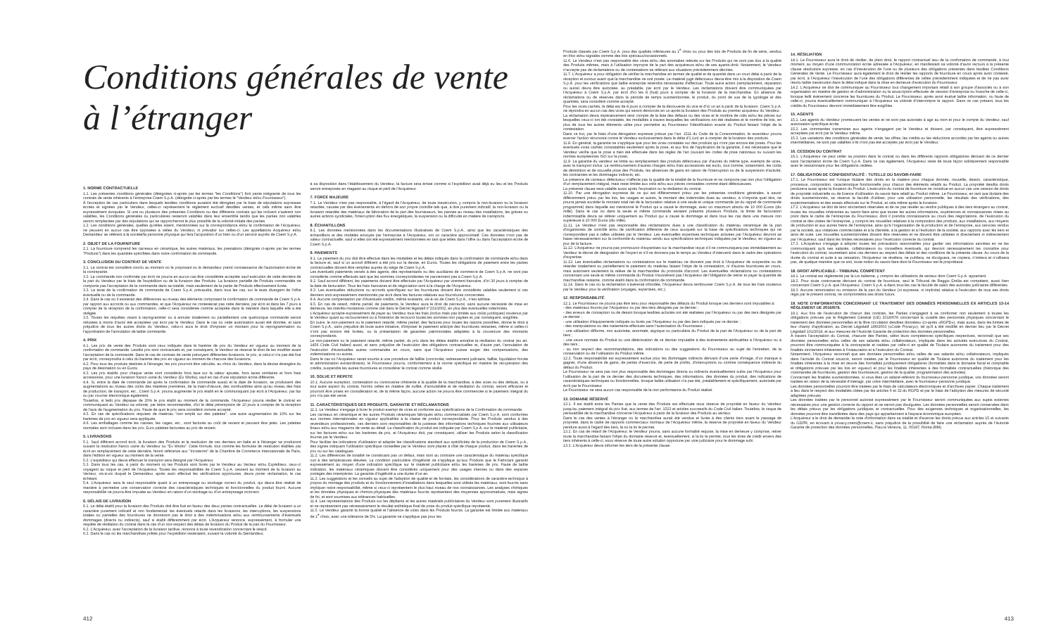Conditions générales de vente à l’étranger
1. NORME CONTRACTUELLE
1.1. Les présentes conditions générales (désignées ci-après par les termes "les Conditions") font partie intégrante de tous les contrats de vente inhérents à l’entreprise Coem S.p.A. (désignée ci-après par les termes le "Vendeur et/ou Fournisseur").
À l’exception de cas particuliers dans lesquels lesdites conditions auraient été dérogées par le biais de stipulations expresses écrites et signées par le Vendeur, celles-ci représentent le règlement exclusif desdites ventes, et cela même sans être expressément évoquées. Si une ou plusieurs des présentes Conditions ou des différents contrats qui les incluent s’avèrent non valables, les Conditions générales ou particulières resteront valables dans leur ensemble tandis que les parties non valables seront remplacées par des stipulations qui se rapprocheront le plus possible de la volonté initiale des parties.
1.2. Les conditions générales, quelles qu’elles soient, mentionnées sur la correspondance et/ou la confirmation de l’Acquéreur, ne peuvent en aucun cas être opposées à celles du Vendeur, ni prévaloir sur celles-ci. Les appellations Acquéreur et/ou Demandeur se réfèrent à la société/la personne physique qui fera l’acquisition d’un bien ou d’un service auprès de Coem S.p.A.
2. OBJET DE LA FOURNITURE
2.1. La fourniture comprend les carreaux en céramique, les autres matériaux, les prestations (désignés ci-après par les termes "Produits") dans les quantités spécifiées dans notre confirmation de commande.
3. CONCLUSION DU CONTRAT DE VENTE
3.1. Le contrat est considéré conclu au moment où le proposant ou le demandeur prend connaissance de l’autorisation écrite de la contrepartie.
3.2. La commande non confirmée par écrit ne pourra en aucun cas être considérée acceptée sauf exécution de cette dernière de la part du Vendeur par le biais de l’expédition ou de la livraison des Produits. La livraison partielle de Produits commandés ne comporte pas l’acceptation de la commande dans sa totalité, mais seulement de la partie de Produits effectivement livrée.
3.3. Le texte de la confirmation de commande de Coem S.p.A. prévaudra, dans tous les cas, sur le texte divergent de l’offre éventuelle ou de la commande.
3.4. Dans le cas où il existerait des différences au niveau des éléments composant la confirmation de commande de Coem S.p.A. par rapport aux accords ou aux commandes, et que l’Acquéreur ne contesterait pas cette dernière, par écrit et dans les 7 jours à compter de la réception de la confirmation, celle-ci sera considérée comme acceptée dans la manière dans laquelle elle a été rédigée.
3.5. Toutes les requêtes visant à reprogrammer ou à annuler totalement ou partiellement une quelconque commande seront refusées à moins d’avoir été acceptées par écrit par le Vendeur. Dans le cas où cette autorisation aurait été donnée, et sans préjudice de tous les autres droits du Vendeur, celui-ci aura le droit d’imposer un montant pour la reprogrammation ou l’approbation de l’annulation de ladite commande.
4. PRIX
4.1. Les prix de vente des Produits sont ceux indiqués dans le barème de prix du Vendeur en vigueur au moment de la confirmation de commande. Lesdits prix sont contractuels et, par conséquent, le Vendeur se réserve le droit de les modifier avant l’acceptation de la commande. Dans le cas de contrats de vente prévoyant différentes livraisons, le prix, si celui-ci n’a pas été fixé par écrit, correspondra à celui du barème des prix en vigueur au moment de chacune des livraisons.
4.2. Pour tous les produits destinés à l’étranger, les prix pourront être calculés, au choix du Vendeur, dans la devise étrangère du pays de destination ou en Euros.
4.3. Les prix établis pour chaque vente sont considérés hors taxe sur la valeur ajoutée, hors taxes similaires et hors frais accessoires, pour une livraison franco usine du Vendeur (Ex Works), sauf en cas d’une stipulation écrite différente.
4.4. Si, entre la date de commande (et après la confirmation de commande aussi) et la date de livraison, se produisent des augmentations au niveau des coûts des matières premières, de la main-d’œuvre, des combustibles ainsi qu’au niveau des frais de production, de transport, etc., Coem S.p.A. pourra augmenter le prix établi en le communiquant par écrit à l’Acquéreur, par fax ou par courrier électronique également.
Toutefois, si ledit prix dépasse de 20% le prix établi au moment de la commande, l’Acquéreur pourra résilier le contrat en communiquant au Vendeur sa volonté, par lettre recommandée, d’ici le délai péremptoire de 10 jours à compter de la réception de l’avis de l’augmentation du prix. Faute de quoi le prix sera considéré comme accepté.
4.5. En cas de spécifications requises de matériau "non emplé sur des palettes", une autre augmentation de 10% sur les barèmes de prix en vigueur sera appliquée.
4.6. Les emballages comme les caisses, les cages, etc., sont facturés au coût de revient et peuvent être jetés. Les palettes normales sont incluses dans les prix. Euro palettes facturées au prix de revient.
5. LIVRAISONS
5.1. Sauf différent accord écrit, la livraison des Produits et la restitution de ces derniers en Italie et à l’étranger se produiront suivant la restitution franco usine du Vendeur ou "Ex Works". Cette formule, tout comme les formules de restitution établies par écrit en remplacement de cette dernière, feront référence aux "Incoterms" de la Chambre de Commerce Internationale de Paris, dans l’édition en vigueur au moment de la vente.
5.2. L’expéditeur qui devra effectuer le transport sera désigné par l’Acquéreur.
5.3. Dans tous les cas, à partir du moment où les Produits sont livrés par le Vendeur au Vecteur et/ou Expéditeur, ceux-ci voyagent au risque et péril de l’Acquéreur. Toutes les responsabilités de Coem S.p.A. cessent au moment de la livraison au Vecteur, vis-à-vis duquel le Demandeur, après avoir effectué les vérifications opportunes, devra porter réclamation, le cas échéant.
5.4. L’Acquéreur sera le seul responsable quant à un entreposage ou stockage correct du produit, qui devra être réalisé de manière à permettre une conservation correcte des caractéristiques techniques et fonctionnelles du produit fourni. Aucune responsabilité ne pourra être imputée au Vendeur en raison d’un stockage ou d’un entreposage incorrect.
6. DÉLAIS DE LIVRAISON
6.1. Le délai établi pour la livraison des Produits doit être fixé en faveur des deux parties contractuelles. Le délai de livraison a un caractère purement indicatif et non fondamental: les éventuels retards dans les livraisons, les interruptions, les suspensions totales ou partielles des fournitures ne donneront pas le droit à des indemnisations et/ou aux remboursements d’éventuels dommages (directs ou indirects), sauf si établi différemment par écrit. L’Acquéreur renonce, expressément, à formuler une requête de résiliation du contrat dans le cas d’un non-respect des délais de livraison du Produit de la part du Fournisseur.
6.2. L’Acquéreur, avec l’acceptation de la livraison tardive, renonce à toute revendication concernant le retard.
6.3. Dans le cas où les marchandises prêtes pour l’expédition resteraient, suivant la volonté du Demandeur,
à sa disposition dans l’établissement du Vendeur, la facture sera émise comme si l’expédition avait déjà eu lieu et les Produits seront entreposés en magasin au risque et péril de l’Acquéreur.
7. FORCE MAJEURE
7.1. Le Vendeur n’est pas responsable, à l’égard de l’Acquéreur, de toute inexécution, y compris la non-livraison ou la livraison retardée, causée par des événements en dehors de son propre contrôle tels que, à titre purement indicatif, la non-livraison ou la livraison retardée des matériaux de fabrication de la part des fournisseurs, les pannes au niveau des installations, les grèves ou autres actions syndicales, l’interruption des flux énergétiques, la suspension ou la difficulté en matière de transports.
8. ÉCHANTILLONS
8.1. Les données mentionnées dans les documentations illustratives de Coem S.p.A., ainsi que les caractéristiques des échantillons et des modèles envoyés par l’entreprise à l’Acquéreur, ont un caractère approximatif. Ces données n’ont pas de valeur contractuelle, sauf si elles ont été expressément mentionnées en tant que telles dans l’offre ou dans l’acceptation écrite de Coem S.p.A.
9. PAIEMENTS
9.1. Le paiement du prix doit être effectué dans les modalités et les délais indiqués dans la confirmation de commande et/ou dans la facture et, sauf si un accord différent a été pris sur la devise, en Euros. Toutes les obligations de paiement entre les parties contractuelles doivent être remplies auprès du siège de Coem S.p.A.
Les éventuels paiements versés à des agents, des représentants ou des auxiliaires de commerce de Coem S.p.A. ne sont pas considérés comme effectués tant que les sommes correspondantes ne parviennent pas à Coem S.p.A.
9.2. Sauf accord différent, les paiements doivent être effectués par l’Acquéreur par virement bancaire, d’ici 30 jours à compter de la date de facturation. Tous les frais bancaires et de négociation sont à la charge de l’Acquéreur.
9.3. Les éventuelles réductions ou accords spécifiques sur les fournitures doivent être considérés valables seulement si ces derniers sont expressément mentionnés par écrit dans les factures relatives aux fournitures concernées.
9.4. Aucune compensation par d’éventuels crédits, même existants, vis-à-vis de Coem S.p.A., n’est admise.
9.5. En cas de retard, même partiel, de paiements, le Vendeur aura le droit de percevoir, sans aucune nécessité de mise en demeure, les intérêts moratoires comme cité dans le Décret législatif n°231/2002, en plus des éventuelles indemnités.
L’Acquéreur accepte expressément de payer au Vendeur tous les frais (inclus mais pas limités aux coûts juridiques) soutenus par le Vendeur quant au recouvrement ou à l’intention de recouvrir toutes les sommes non payées et, par conséquent, exigibles.
En outre, le non-paiement ou le paiement retardé, même partiel, des factures pour toutes les raisons possibles, donne le droit à Coem S.p.A., sans préjudice de toute autre initiative, d’imposer le paiement anticipé des fournitures restantes, même si celles-ci n’ont pas encore été livrées, ou la présentation de garanties patrimoniales adaptées à la couverture des montants correspondants.
Le non-paiement ou le paiement retardé, même partiel, du prix dans les délais établis entraîne la résiliation du contrat (ex art. 1456 Code Civil Italien) aussi, et sans préjudice de l’exécution des obligations contractuelles et, d’autre part, l’annulation de l’exécution d’éventuelles autres commandes en cours, sans que l’Acquéreur puisse exiger des compensations, des indemnisations ou autres.
Dans le cas où l’Acquéreur serait soumis à une procédure de faillite (concordat, redressement judiciaire, faillite, liquidation forcée et administration extraordinaire), le Fournisseur pourra, conformément à la norme spécifique en matière de récupération des crédits, suspendre les autres fournitures et considérer le contrat comme résilié.
10. SOLVE ET REPETE
10.1. Aucune exception, contestation ou controverse inhérente à la qualité de la marchandise, à des vices ou des défauts, ou à tout autre aspect du contrat, hormis celles en matière de nullité, d’annulabilité et de résiliation du contrat, seront efficaces et pourront être prises en considération et, de la même façon, aucune action ne pourra être commencée si le paiement intégral du prix n’a pas été versé.
11. CARACTÉRISTIQUES DES PRODUITS, GARANTIE ET RÉCLAMATIONS
11.1. Le Vendeur s’engage à livrer le produit exempt de vices et conforme aux spécifications de la Confirmation de commande.
Les carreaux en céramique et les autres Produits céramiques fabriqués et/ou commercialisés par Coem S.p.A. sont conformes aux normes internationales en vigueur applicables à la classe de produit correspondante. Pour les Produits vendus à des revendeurs professionnels, ces derniers sont responsables de la justesse des informations techniques fournies aux utilisateurs finaux et/ou aux magasins de vente au détail. La classification du produit est indiquée par Coem S.p.A. sur le matériel publicitaire, sur les factures et/ou sur les barèmes de prix, et l’Acquéreur doit, par conséquent, utiliser les Produits selon la classification fournie par le Vendeur.
Pour faciliter les indications d’utilisation et adapter les classifications standard aux spécificités de la production de Coem S.p.A., des signes indiquant l’utilisation spécifique conseillée par le Vendeur sont placés à côté de chaque produit, dans les barèmes de prix ou sur les catalogues.
11.2. Les différences de tonalité ne constituant pas un défaut, mais sont au contraire une caractéristique du matériau spécifique cuit à des températures élevées. La condition particulière d’ingélivité ne s’applique qu’aux Produits que le Fabricant garantit expressément au moyen d’une indication spécifique sur le matériel publicitaire et/ou les barèmes de prix. Faute de ladite indication, les matériaux céramiques doivent être considérés uniquement pour des usages internes ou dans des espaces protégés des intempéries. La garantie d’ingélivité a une durée d’un an.
11.3. Les suggestions et les conseils au sujet de l’adoption de qualité et de formats, les considérations de caractère technique à propos du montage des produits et du fonctionnement d’installations dans lesquelles sont utilisés les matériaux, sont fournis sans impliquer notre responsabilité, même si ceux-ci représentent le plus haut niveau de nos connaissances. Les analyses chimiques et les données physiques et chimico-physiques des matériaux fournis représentent des moyennes approximatives, mais signes de foi, et sont soumises aux tolérances habituelles.
11.4. Les représentations des Produits sur les dépliants et les autres matériels publicitaires du Vendeur sont purement illustratifs et ne représentent pas nécessairement le résultat esthétique final de pose du produit spécifique représenté.
11.5. Le Vendeur garantit la bonne qualité et l’absence de vices dans les Produits fournis. La garantie est limitée aux matériaux de 1<sup>e</sup> choix, avec une tolérance de 5%. La garantie ne s’applique pas pour les
412
Produits classés par Coem S.p.A. pour des qualités inférieures au 1<sup>e</sup> choix ou pour des lots de Produits de fin de série, vendus en bloc et/ou signalés comme des lots spéciaux/occasionnels.
11.6. Le Vendeur n’est pas responsable des vices et/ou des anomalies relevés sur les Produits qui ne sont pas dus à la qualité des Produits mêmes, mais à l’utilisation impropre de la part des acquéreurs et/ou de ses ayants-droit. Notamment, le Vendeur n’accepte pas de réclamations ou de contestations se référant aux situations précédemment décrites.
11.7. L’Acquéreur a pour obligation de vérifier la marchandise en termes de qualité et de quantité dans un court délai à partir de la réception et surtout avant que la marchandise ne soit posée. Le matériel jugé défectueux devra être mis à la disposition de Coem S.p.A. pour les vérifications que ladite entreprise retiendra nécessaires d’effectuer. Toute autre action (remplacement, réparation ou autre) devra être autorisée, au préalable, par écrit par le Vendeur. Les réclamations doivent être communiquées par l’Acquéreur à Coem S.p.A. par écrit d’ici les 8 (huit) jours à compter de la livraison de la marchandise. En absence de réclamations ou de réserves dans la période de temps susmentionnée, le produit, du point de vue de la typologie et des quantités, sera considéré comme accepté.
Pour les vices cachés, le délai est de 8 jours à compter de la découverte du vice et d’ici un an à partir de la livraison. Coem S.p.A. ne répondra en aucun cas des vices qui seront dénoncés en un après la livraison des Produits au premier acquéreur du Vendeur.
La réclamation devra impérativement tenir compte de la liste des défauts ou des vices et le nombre de colis et/ou les pièces sur lesquelles ceux-ci ont été constatés, les modalités à travers lesquelles les vérifications ont été réalisées et le nombre de lots, en plus de tous les autres éléments utiles pour permettre au Fournisseur l’identification exacte du Produit faisant l’objet de la contestation.
Dans ce but, par le biais d’une dérogation expresse prévue par l’art. 1511 du Code de la Consommation, le revendeur pourra exercer l’action récursoire contre le Vendeur exclusivement dans le délai d’1 (un) an à compter de la livraison des produits.
11.8. En général, la garantie ne s’applique que pour les vices constatés sur des produits qui n’ont pas encore été posés. Pour les éventuels vices cachés constatables seulement après la pose, et aux fins de l’application de la garantie, il est nécessaire que le Vendeur vérifie que la pose a bien été effectuée dans les règles de l’art (suivant les codes de pose nationaux ou suivant les normes européennes ISO sur la pose).
11.9. La garantie du vendeur se limite au remplacement des produits défectueux par d’autres du même type, exempts de vices, avec le transport inclus. Le remboursement d’autres charges et/ou frais accessoires est exclu, tout comme, notamment, les coûts de démolition et de nouvelle pose des Produits, les absences de gains en raison de l’interruption ou de la suspension d’activité, les contraintes et les dommages indirects, etc.
La présence de carreaux défectueux n’affecte pas la qualité de la totalité de la fourniture et ne comporte pas non plus l’obligation d’un remplacement intégral, mais reste limitée aux colis et/ou aux pièces constatées comme étant défectueuses.
La présente clause sera valable aussi après l’expiration ou la résiliation du contrat.
11.10. Par une dérogation expresse de ce qui est différemment prévu par les présentes conditions générales, à savoir différemment prévu par les lois, les usages et autres, le montant des indemnités dues au vendeur, à n’importe quel titre, ne pourra jamais excéder le montant total net de la facturation relative à une seule et unique commande (et du rappel de commande programmé) dans laquelle est mentionné le Produit qui a causé le dommage, avec un maximum absolu de 10 000 Euros (dix mille). Dans le cas où dans la seule et même commande seraient présents plusieurs Produits, la limite de facturation indemnisable devra se référer uniquement au Produit qui a causé le dommage et dans tous les cas dans une mesure non supérieure à 10 000 Euros (dix mille).
11.11. Le Vendeur n’est pas responsable des réclamations dues à une classification du matériau céramique de la part d’organismes de contrôle et/ou de certification différents de ceux auxquels sur la base de spécifications techniques qui ne correspondent pas à celles utilisées par le Vendeur. Les éventuelles expertises techniques activées par l’Acquéreur devront se baser nécessairement sur la conformité du matériau vendu aux spécifications techniques indiquées par le Vendeur, en vigueur au jour de la facture.
11.12. L’Acquéreur ne pourra pas promouvoir d’expertises sur la marchandise reçue s’il ne communiquera pas immédiatement au Vendeur le décret de désignation de l’expert et s’il ne donnera pas le temps au Vendeur d’intervenir dans le cadre des opérations d’expertise.
11.13. Les éventuelles réclamations ou contestations sur le matériau ne donnent pas droit à l’Acquéreur de suspendre ou de retarder totalement ou partiellement le paiement du matériau faisant l’objet de la contestation, ni d’autres fournitures en cours, mais autorisent seulement la relève de la marchandise du protocole d’accord. Les éventuelles réclamations ou contestations concernant une seule et même commande du Produit n’exonèrent pas l’Acquéreur de l’obligation de retirer et payer la quantité de marchandise restante, comme établi dans la confirmation de commande.
11.14. Dans le cas où la réclamation s’avérerait infondée, l’Acquéreur devra rembourser Coem S.p.A. de tous les frais soutenus par le Vendeur pour la vérification (voyages, expertises, etc.).
12. RESPONSABILITÉ
12.1. Le Fournisseur ne pourra pas être tenu pour responsable des défauts du Produit lorsque ces derniers sont imputables à:
- des matériaux fournis par l’Acquéreur ou par des tiers désignés par ce dernier ;
- des erreurs de conception ou de dessin lorsque lesdites activités ont été réalisées par l’Acquéreur ou par des tiers désignés par ce dernier ;
- une utilisation d’équipements indiqués ou livrés par l’Acquéreur ou par des tiers indiqués par ce dernier ;
- des manipulations ou des traitements effectués sans l’autorisation du Fournisseur ;
- une utilisation difforme, non autorisée, anormale, atypique ou particulière du Produit de la part de l’Acquéreur ou de la part de tiers ;
- une usure normale du Produit ou une détérioration de ce dernier imputable à des événements attribuables à l’Acquéreur ou à des tiers ;
- au non respect des recommandations, des indications ou des suggestions du Fournisseur au sujet de l’entretien, de la conservation ou de l’utilisation du Produit même.
12.2. Toute responsabilité est expressément exclue pour les dommages indirects dérivant d’une perte d’image, d’un manque à gagner, d’une absence de gains, de pertes d’exercice, de perte de profits, d’interruptions ou comme conséquence indirecte du défaut du Produit.
Le Fournisseur ne sera pas non plus responsable des dommages directs ou indirects éventuellement subis par l’Acquéreur pour l’utilisation de la part de ce dernier des documents techniques, des informations, des données du produit, des indications de caractéristiques techniques ou fonctionnelles, lorsque ladite utilisation n’a pas été, préalablement et spécifiquement, autorisée par écrit par le Fournisseur.
Le Fournisseur ne sera aucun cas responsable de la non performance du Produit réalisé.
13. DOMAINE RÉSERVÉ
13.1. Il est établi entre les Parties que la vente des Produits est effectuée sous réserve de propriété en faveur du Vendeur jusqu’au paiement intégral du prix fixé, aux termes de l’art. 1523 et articles successifs du Code Civil Italien. Toutefois, le risque de périssabilité de la marchandise concerne l’Acquéreur à partir de la livraison des Produits au vecteur.
Dans le cas des ventes à l’étranger où la marchandise aurait été vendue et livrée à des clients tiers avant le passage de propriété, dans le cadre de rapports commerciaux normaux de l’Acquéreur même, la réserve de propriété en faveur du Vendeur pendure aussi à l’égard des tiers, là où la loi le permet.
13.2. En cas de retard de l’Acquéreur, le Vendeur pourra, sans aucune formalité requise, la mise en demeure y comprise, retirer toute la marchandise faisant l’objet du domaine réservé et, éventuellement, si la loi le permet, tous les titres de crédit envers des tiers inhérents à celle-ci, sous réserve de toute autre solution opportune par voie judiciaire pour le dommage subi.
13.3. L’Acquéreur devra informer les tiers de la présente clause.
14. RÉSILIATION
14.1. Le Fournisseur aura le droit de résilier, de plein droit, le rapport contractuel issu de la confirmation de commande, à tout moment, au moyen d’une communication écrite adressée à l’Acquéreur, en manifestant sa volonté d’avoir recours à la présente clause résolutoire expresse, en cas d’inexécution de l’une ou de plusieurs des obligations présentes dans lesdites Conditions Générales de Vente. Le Fournisseur aura également le droit de résilier les rapports de fourniture en cours après avoir contesté, par écrit, à l’Acquéreur l’inexécution de l’une des obligations différentes de celles précédemment indiquées et de ne pas avoir résolu ladite inexécution dans le délai indiqué dans la mise en demeure d’exécution du Fournisseur.
14.2. L’Acquéreur se doit de communiquer au Fournisseur tout changement important relatif à son groupe d’associés ou à son organisation en matière de gestion et d’administration ou la souscription effectuée de cession d’entreprise ou branche de celle-ci, lorsque ledit événement concerne les fournitures du Produit. Le Fournisseur, après avoir évalué ladite information, ou faute de celle-ci, pourra éventuellement communiquer à l’Acquéreur sa volonté d’interrompre le rapport. Dans ce cas présent, tous les crédits du Fournisseur devront immédiatement être exigibles.
15. AGENTS
15.1. Les agents du Vendeur promeuvent les ventes et ne sont pas autorisés à agir au nom et pour le compte du Vendeur, sauf autorisation spécifique écrite.
15.2. Les commandes transmises aux agents n’engagent par le Vendeur et doivent, par conséquent, être expressément acceptées par écrit par le Vendeur même.
15.3. Les variations des conditions générales de vente, les offres, les crédits ou les réductions accordés par les agents ou autres intermédiaires, ne sont pas valables s’ils n’ont pas été acceptés par écrit par le Vendeur.
16. CESSION DU CONTRAT
16.1. L’Acquéreur ne peut céder sa position dans le contrat ou dans les différents rapports obligatoires dérivant de ce dernier sans l’acceptation écrite de Coem S.p.A. Dans ce cas également, l’Acquéreur reste de toute façon solidairement responsable avec le cessionnaire pour les obligations cédées.
17. OBLIGATION DE CONFIDENTIALITÉ : TUTELLE DU SAVOIR-FAIRE
17.1. Le Fournisseur est l’unique titulaire des droits en la matière pour chaque donnée, nouvelle, dessin, caractéristique, processus, composition, caractéristique fonctionnelle pour chacun des éléments relatifs au Produit. La propriété desdits droits perdurera aussi après la livraison du Produit. L’exécution du contrat de fourniture ne constitue en aucun cas une cession de droits de propriété industrielle ou de licence d’utilisation du savoir-faire relatif au Produit même. Le Fournisseur, en tant que titulaire des droits susmentionnés, se réserve la faculté d’utiliser, pour une utilisation personnelle, les résultats des vérifications, des expérimentations et des essais effectués sur le Produit, et cela même après la livraison.
17.2. L’Acquéreur se doit de tenir strictement réservées et de ne pas révéler au rendre publiques à des tiers étrangers au contrat, toutes les nouvelles inhérentes au savoir-faire ainsi que toutes les autres informations, expériences et connaissances mises au point dans le cadre de l’entreprise du Fournisseur, dont il prendra connaissance au cours des négociations, de l’exécution du contrat et des visites de l’entreprise, y compris les nouvelles relatives à la composition des produits, aux installations, aux moyens de production et aux autres biens de l’entreprise, ainsi qu’à l’organisation de la production et de l’entreprise, aux services rendus par la société, aux initiatives commerciales et à la clientèle, à la gestion et à l’évolution de la société, aux rapports avec les tiers et ainsi de suite. Les nouvelles susmentionnées doivent être réservées et ne doivent être utilisées ni directement ni indirectement par l’Acquéreur, sauf dans les limites nécessaires pour l’exécution correcte du contrat.
17.3. L’Acquéreur s’engage à adopter toutes les précautions raisonnables pour garder ces informations secrètes en ne les communiquant qu’à ses salariés, collaborateurs ou conseillers éventuels, qui devront nécessairement les connaître pour l’exécution du contrat, soumettant ainsi ces derniers au respect des délais et des conditions de la présente clause. Au cours de la durée du contrat et suite à sa cessation, l’Acquéreur ne révélera, ne publiera, ne divulguera, ne copiera, n’imitera et n’utilisera pas, de quelque manière que ce soit, toute notion du savoir-faire dont le Fournisseur est le propriétaire.
18. DROIT APPLICABLE - TRIBUNAL COMPÉTENT
18.1. Le contrat est réglementé par la Loi italienne, y compris les utilisations de secteur dont Coem S.p.A. appartient.
18.2. Pour toute controverse dérivant du contrat de fourniture, seul le Tribunal de Reggio Emilia est compétent, aussi bien concernant Coem S.p.A. que l’Acquéreur. Coem S.p.A. a dans tous les cas la faculté de saisir des autorités judiciaires différentes.
18.3. Aucune renonciation ou omission de la part du Vendeur (ni expresse, ni implicite) relative à l’exécution de tous ses droits régis par le présent contrat, ne compromettra ses droits futurs.
19. NOTE D’INFORMATION CONCERNANT LE TRAITEMENT DES DONNÉES PERSONNELLES EX ARTICLES 13-14 RÈGLEMENT UE 2016/679.
19.1. Aux fins de l’exécution de chacun des contrats, les Parties s’engagent à se conformer non seulement à toutes les obligations prévues par le Règlement Général (UE) 2016/679 concernant la «tutelle des personnes physiques concernant le traitement des données personnelles et la libre circulation desdites données» (ci-après «RGPD»), mais aussi, dans les limites de leur champ d’application, au Décret Législatif 196/2003 («Code Privacy»), tel qu’il a été modifié en dernier lieu par le Décret Législatif 101/2018, et aux mesures de l’Autorité Garante de protection des données personnelles.
À travers l’acceptation du Contrat, chacune des Parties, selon leurs compétences spécifiques respectives, reconnaît que ses données personnelles et/ou celles de ses salariés et/ou collaborateurs, impliqués dans les activités exécutives du Contrat, pourront être communiquées à la contrepartie et traitées par celle-ci en qualité de Titulaire autonome du traitement pour des finalités strictement inhérentes à l’instauration et à l’exécution du Contrat.
Notamment, l’Acquéreur reconnaît que ses données personnelles et/ou celles de ses salariés et/ou collaborateurs, impliqués dans l’activité du Contrat souscrit, seront traitées par le Fournisseur en qualité de Titulaire autonome du traitement pour les finalités inhérentes à la mise en œuvre des formalités juridiquement obligatoires (formalités dans le domaine fiscal et comptable et obligations prévues par les lois en vigueur) et pour les finalités inhérentes à des formalités contractuelles (historique des commandes de fournitures, gestion des fournisseurs, gestion de la qualité, programmation des activités).
Concernant les finalités susmentionnées, si vous êtes un salarié-référent du fournisseur-personne juridique, vos données seront traitées en raison de la nécessité d’interagir, par votre intermédiaire, avec le fournisseur-personne juridique.
Les données personnelles pourront être traitées par le biais de calculateurs électroniques et d’archives papier. Chaque traitement a lieu dans le respect des modalités citées par les articles 6 et 32 du RGPD et par le biais de l’adoption des mesures de sécurité adaptées prévues.
Les données traitées par le personnel autorisé expressément par le Fournisseur seront communiquées aux sujets externes nécessaires pour une gestion correcte du rapport et ne seront pas divulguées. Les données personnelles seront conservées dans les délais prévus par les obligations juridiques et contractuelles. Pour des exigences techniques et organisationnelles, les données pourront être transférées dans des pays qui appartiennent à l’espace économique européen.
L’Acquéreur a le droit de demander la note d’information dans sa totalité et d’exercer les droits prévus aux articles 15 et suivants du GDPR, en écrivant à privacy.coem@coem.it, sans préjudice de la possibilité de faire une réclamation auprès de l’Autorité Garante de protection des données personnelles, Piazza Venezia, 11, 00187, Roma (RM).
413